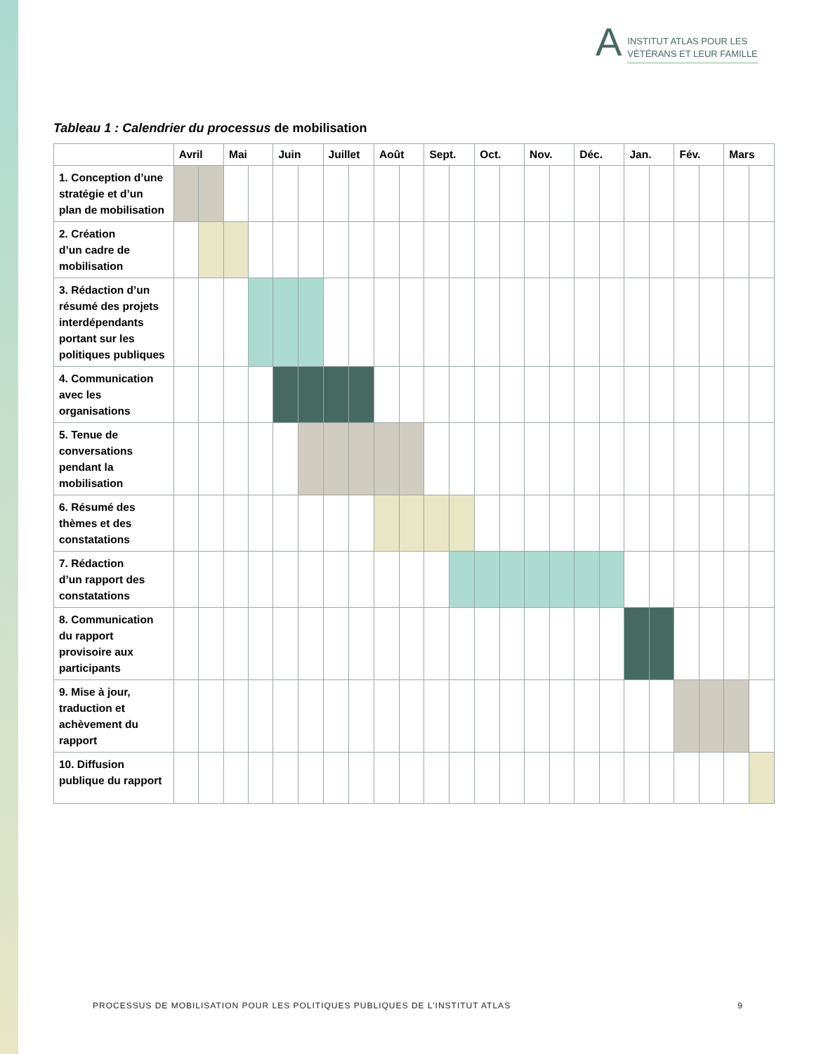A
INSTITUT ATLAS POUR LES
VÉTÉRANS ET LEUR FAMILLE
Tableau 1 : Calendrier du processus de mobilisation
| | Avril | | Mai | | Juin | | Juillet | | Août | | Sept. | | Oct. | | Nov. | | Déc. | | Jan. | | Fév. | | Mars | |
| --- | --- | --- | --- | --- | --- | --- | --- | --- | --- | --- | --- | --- | --- | --- | --- | --- | --- | --- | --- | --- | --- | --- | --- | --- |
| 1. Conception d’une stratégie et d’un plan de mobilisation | | | | | | | | | | | | | | | | | | | | | | | | |
| 2. Création d’un cadre de mobilisation | | | | | | | | | | | | | | | | | | | | | | | | |
| 3. Rédaction d’un résumé des projets interdépendants portant sur les politiques publiques | | | | | | | | | | | | | | | | | | | | | | | | |
| 4. Communication avec les organisations | | | | | | | | | | | | | | | | | | | | | | | | |
| 5. Tenue de conversations pendant la mobilisation | | | | | | | | | | | | | | | | | | | | | | | | |
| 6. Résumé des thèmes et des constatations | | | | | | | | | | | | | | | | | | | | | | | | |
| 7. Rédaction d’un rapport des constatations | | | | | | | | | | | | | | | | | | | | | | | | |
| 8. Communication du rapport provisoire aux participants | | | | | | | | | | | | | | | | | | | | | | | | |
| 9. Mise à jour, traduction et achèvement du rapport | | | | | | | | | | | | | | | | | | | | | | | | |
| 10. Diffusion publique du rapport | | | | | | | | | | | | | | | | | | | | | | | | |
PROCESSUS DE MOBILISATION POUR LES POLITIQUES PUBLIQUES DE L’INSTITUT ATLAS 9